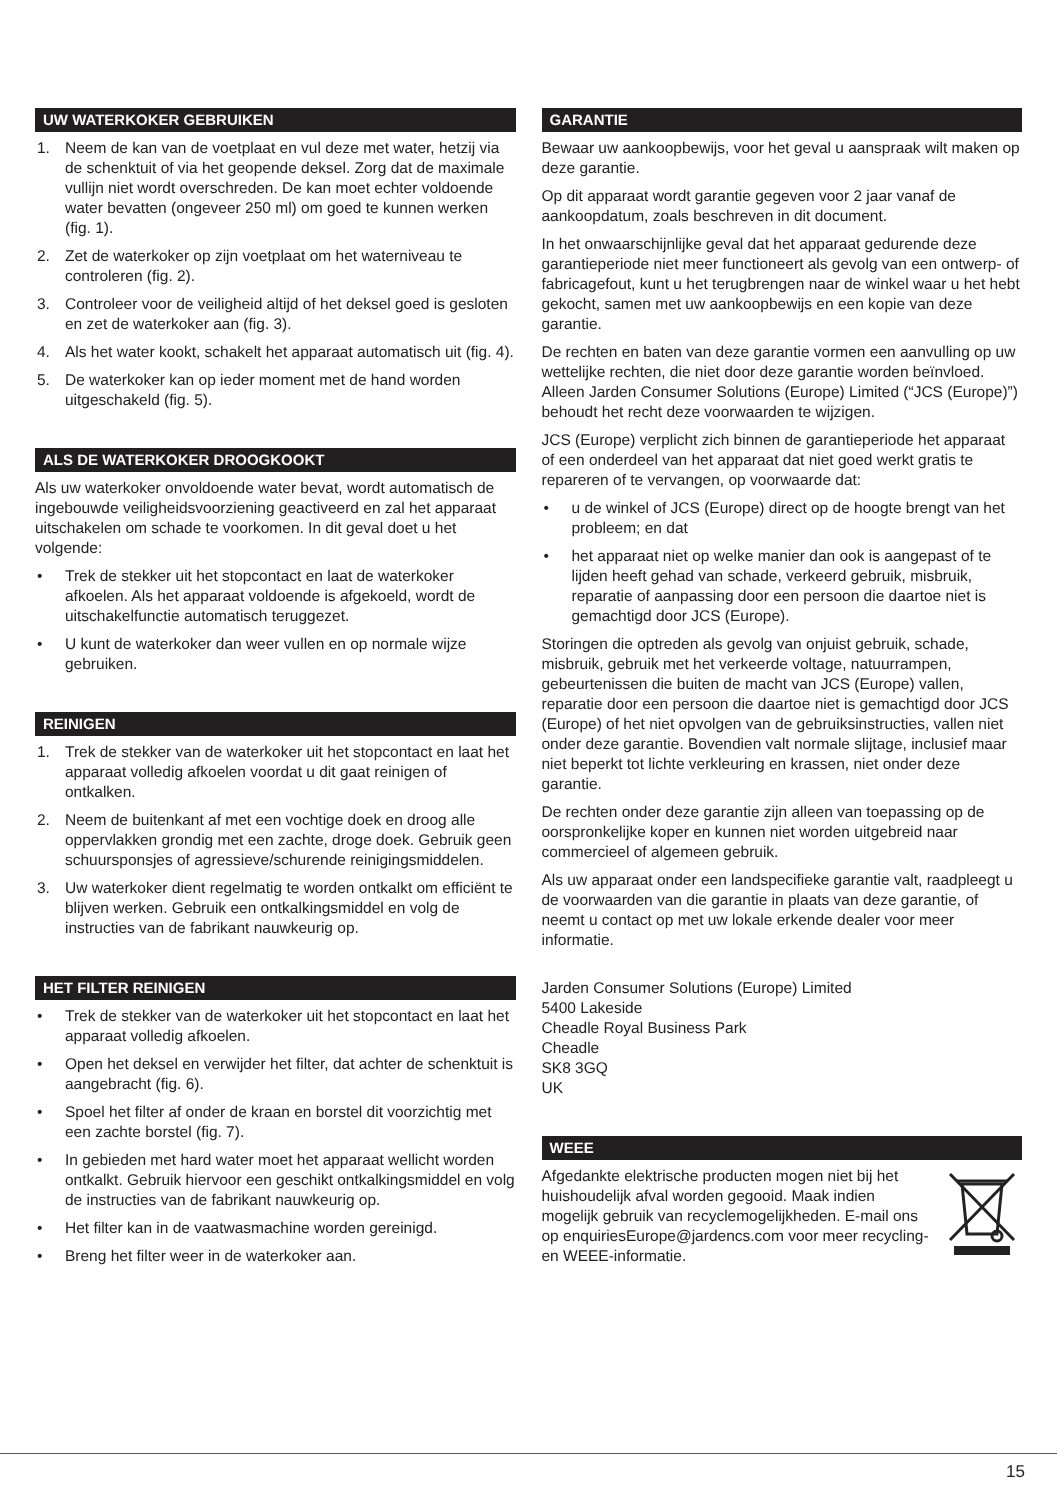UW WATERKOKER GEBRUIKEN
1. Neem de kan van de voetplaat en vul deze met water, hetzij via de schenktuit of via het geopende deksel. Zorg dat de maximale vullijn niet wordt overschreden. De kan moet echter voldoende water bevatten (ongeveer 250 ml) om goed te kunnen werken (fig. 1).
2. Zet de waterkoker op zijn voetplaat om het waterniveau te controleren (fig. 2).
3. Controleer voor de veiligheid altijd of het deksel goed is gesloten en zet de waterkoker aan (fig. 3).
4. Als het water kookt, schakelt het apparaat automatisch uit (fig. 4).
5. De waterkoker kan op ieder moment met de hand worden uitgeschakeld (fig. 5).
ALS DE WATERKOKER DROOGKOOKT
Als uw waterkoker onvoldoende water bevat, wordt automatisch de ingebouwde veiligheidsvoorziening geactiveerd en zal het apparaat uitschakelen om schade te voorkomen. In dit geval doet u het volgende:
• Trek de stekker uit het stopcontact en laat de waterkoker afkoelen. Als het apparaat voldoende is afgekoeld, wordt de uitschakelfunctie automatisch teruggezet.
• U kunt de waterkoker dan weer vullen en op normale wijze gebruiken.
REINIGEN
1. Trek de stekker van de waterkoker uit het stopcontact en laat het apparaat volledig afkoelen voordat u dit gaat reinigen of ontkalken.
2. Neem de buitenkant af met een vochtige doek en droog alle oppervlakken grondig met een zachte, droge doek. Gebruik geen schuursponsjes of agressieve/schurende reinigingsmiddelen.
3. Uw waterkoker dient regelmatig te worden ontkalkt om efficiënt te blijven werken. Gebruik een ontkalkingsmiddel en volg de instructies van de fabrikant nauwkeurig op.
HET FILTER REINIGEN
• Trek de stekker van de waterkoker uit het stopcontact en laat het apparaat volledig afkoelen.
• Open het deksel en verwijder het filter, dat achter de schenktuit is aangebracht (fig. 6).
• Spoel het filter af onder de kraan en borstel dit voorzichtig met een zachte borstel (fig. 7).
• In gebieden met hard water moet het apparaat wellicht worden ontkalkt. Gebruik hiervoor een geschikt ontkalkingsmiddel en volg de instructies van de fabrikant nauwkeurig op.
• Het filter kan in de vaatwasmachine worden gereinigd.
• Breng het filter weer in de waterkoker aan.
GARANTIE
Bewaar uw aankoopbewijs, voor het geval u aanspraak wilt maken op deze garantie.
Op dit apparaat wordt garantie gegeven voor 2 jaar vanaf de aankoopdatum, zoals beschreven in dit document.
In het onwaarschijnlijke geval dat het apparaat gedurende deze garantieperiode niet meer functioneert als gevolg van een ontwerp- of fabricagefout, kunt u het terugbrengen naar de winkel waar u het hebt gekocht, samen met uw aankoopbewijs en een kopie van deze garantie.
De rechten en baten van deze garantie vormen een aanvulling op uw wettelijke rechten, die niet door deze garantie worden beïnvloed. Alleen Jarden Consumer Solutions (Europe) Limited (“JCS (Europe)”) behoudt het recht deze voorwaarden te wijzigen.
JCS (Europe) verplicht zich binnen de garantieperiode het apparaat of een onderdeel van het apparaat dat niet goed werkt gratis te repareren of te vervangen, op voorwaarde dat:
• u de winkel of JCS (Europe) direct op de hoogte brengt van het probleem; en dat
• het apparaat niet op welke manier dan ook is aangepast of te lijden heeft gehad van schade, verkeerd gebruik, misbruik, reparatie of aanpassing door een persoon die daartoe niet is gemachtigd door JCS (Europe).
Storingen die optreden als gevolg van onjuist gebruik, schade, misbruik, gebruik met het verkeerde voltage, natuurrampen, gebeurtenissen die buiten de macht van JCS (Europe) vallen, reparatie door een persoon die daartoe niet is gemachtigd door JCS (Europe) of het niet opvolgen van de gebruiksinstructies, vallen niet onder deze garantie. Bovendien valt normale slijtage, inclusief maar niet beperkt tot lichte verkleuring en krassen, niet onder deze garantie.
De rechten onder deze garantie zijn alleen van toepassing op de oorspronkelijke koper en kunnen niet worden uitgebreid naar commercieel of algemeen gebruik.
Als uw apparaat onder een landspecifieke garantie valt, raadpleegt u de voorwaarden van die garantie in plaats van deze garantie, of neemt u contact op met uw lokale erkende dealer voor meer informatie.
Jarden Consumer Solutions (Europe) Limited
5400 Lakeside
Cheadle Royal Business Park
Cheadle
SK8 3GQ
UK
WEEE
Afgedankte elektrische producten mogen niet bij het huishoudelijk afval worden gegooid. Maak indien mogelijk gebruik van recyclemogelijkheden. E-mail ons op enquiriesEurope@jardencs.com voor meer recycling- en WEEE-informatie.
15